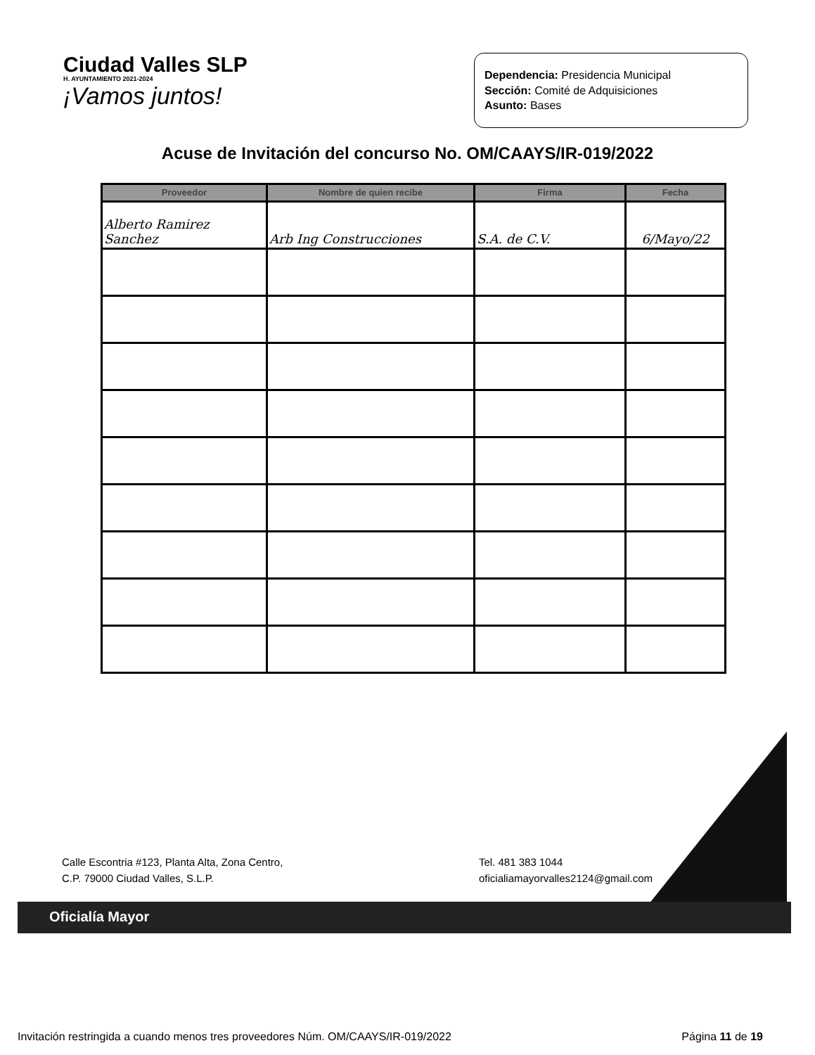Ciudad Valles SLP
H. AYUNTAMIENTO 2021-2024
¡Vamos juntos!
Dependencia: Presidencia Municipal
Sección: Comité de Adquisiciones
Asunto: Bases
Acuse de Invitación del concurso No. OM/CAAYS/IR-019/2022
| Proveedor | Nombre de quien recibe | Firma | Fecha |
| --- | --- | --- | --- |
| Alberto Ramirez Sanchez | Arb Ing Construcciones | S.A. de C.V. | 6/Mayo/22 |
Calle Escontria #123, Planta Alta, Zona Centro,
C.P. 79000 Ciudad Valles, S.L.P.
Tel. 481 383 1044
oficialiamayorvalles2124@gmail.com
Oficialía Mayor
Invitación restringida a cuando menos tres proveedores Núm. OM/CAAYS/IR-019/2022 Página 11 de 19